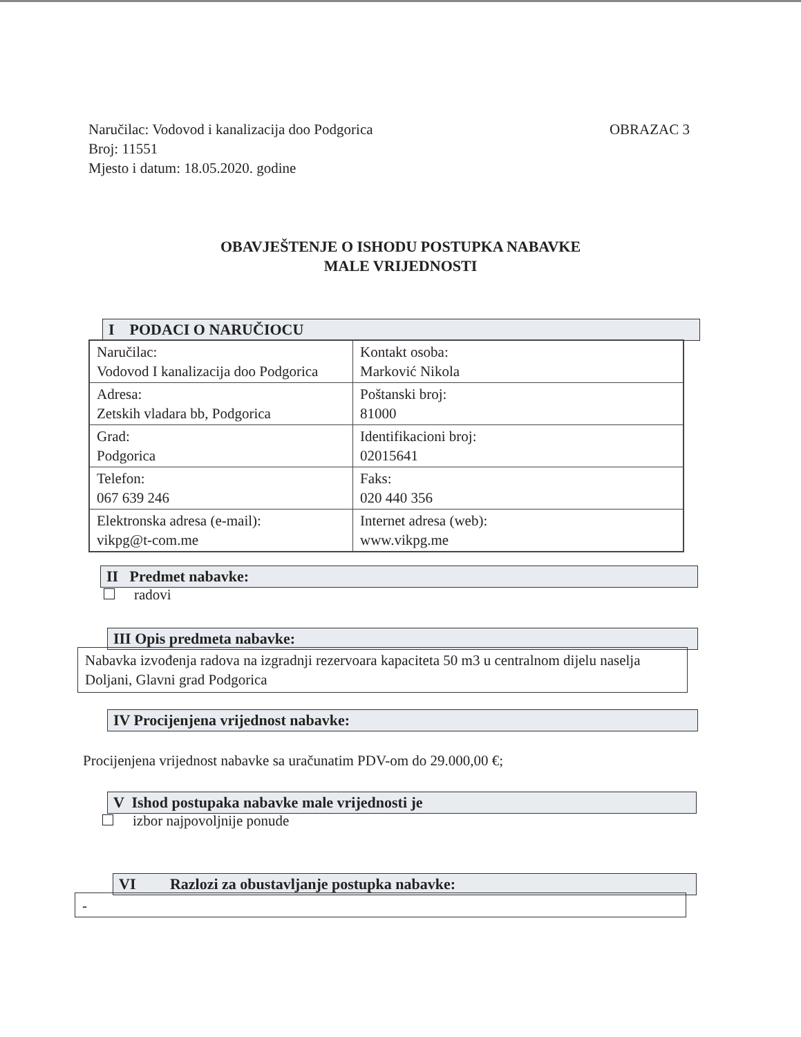OBRAZAC 3 Naručilac: Vodovod i kanalizacija doo Podgorica
Broj: 11551
Mjesto i datum: 18.05.2020. godine
OBAVJEŠTENJE O ISHODU POSTUPKA NABAVKE
MALE VRIJEDNOSTI
I PODACI O NARUČIOCU
| Naručilac: Vodovod I kanalizacija doo Podgorica | Kontakt osoba: Marković Nikola |
| Adresa: Zetskih vladara bb, Podgorica | Poštanski broj: 81000 |
| Grad: Podgorica | Identifikacioni broj: 02015641 |
| Telefon: 067 639 246 | Faks: 020 440 356 |
| Elektronska adresa (e-mail): vikpg@t-com.me | Internet adresa (web): www.vikpg.me |
II Predmet nabavke:
radovi
III Opis predmeta nabavke:
Nabavka izvođenja radova na izgradnji rezervoara kapaciteta 50 m3 u centralnom dijelu naselja Doljani, Glavni grad Podgorica
IV Procijenjena vrijednost nabavke:
Procijenjena vrijednost nabavke sa uračunatim PDV-om do 29.000,00 €;
V Ishod postupaka nabavke male vrijednosti je
izbor najpovoljnije ponude
VI Razlozi za obustavljanje postupka nabavke:
-